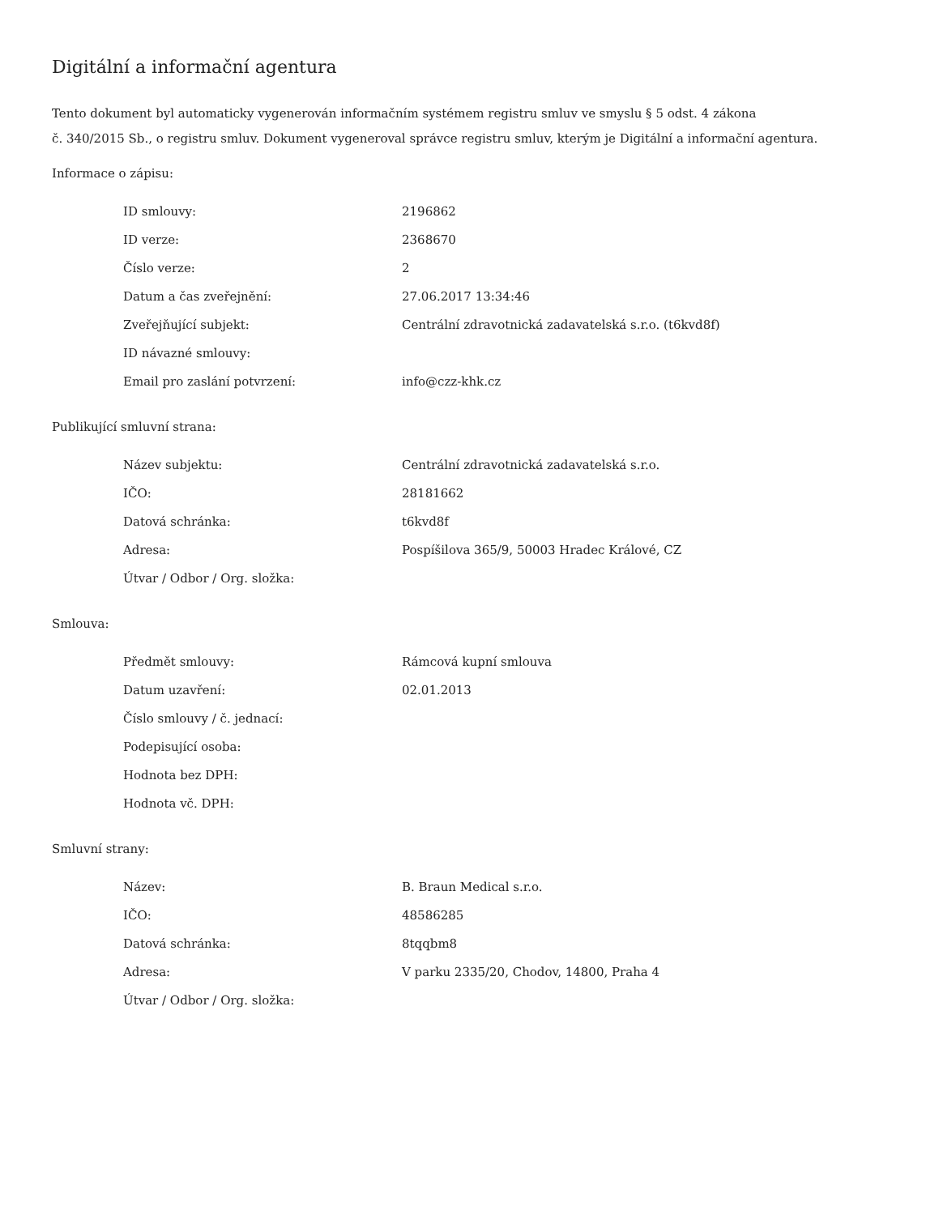Digitální a informační agentura
Tento dokument byl automaticky vygenerován informačním systémem registru smluv ve smyslu § 5 odst. 4 zákona
č. 340/2015 Sb., o registru smluv. Dokument vygeneroval správce registru smluv, kterým je Digitální a informační agentura.
Informace o zápisu:
| ID smlouvy: | 2196862 |
| ID verze: | 2368670 |
| Číslo verze: | 2 |
| Datum a čas zveřejnění: | 27.06.2017 13:34:46 |
| Zveřejňující subjekt: | Centrální zdravotnická zadavatelská s.r.o. (t6kvd8f) |
| ID návazné smlouvy: | |
| Email pro zaslání potvrzení: | info@czz-khk.cz |
Publikující smluvní strana:
| Název subjektu: | Centrální zdravotnická zadavatelská s.r.o. |
| IČO: | 28181662 |
| Datová schránka: | t6kvd8f |
| Adresa: | Pospíšilova 365/9, 50003 Hradec Králové, CZ |
| Útvar / Odbor / Org. složka: | |
Smlouva:
| Předmět smlouvy: | Rámcová kupní smlouva |
| Datum uzavření: | 02.01.2013 |
| Číslo smlouvy / č. jednací: | |
| Podepisující osoba: | |
| Hodnota bez DPH: | |
| Hodnota vč. DPH: | |
Smluvní strany:
| Název: | B. Braun Medical s.r.o. |
| IČO: | 48586285 |
| Datová schránka: | 8tqqbm8 |
| Adresa: | V parku 2335/20, Chodov, 14800, Praha 4 |
| Útvar / Odbor / Org. složka: | |